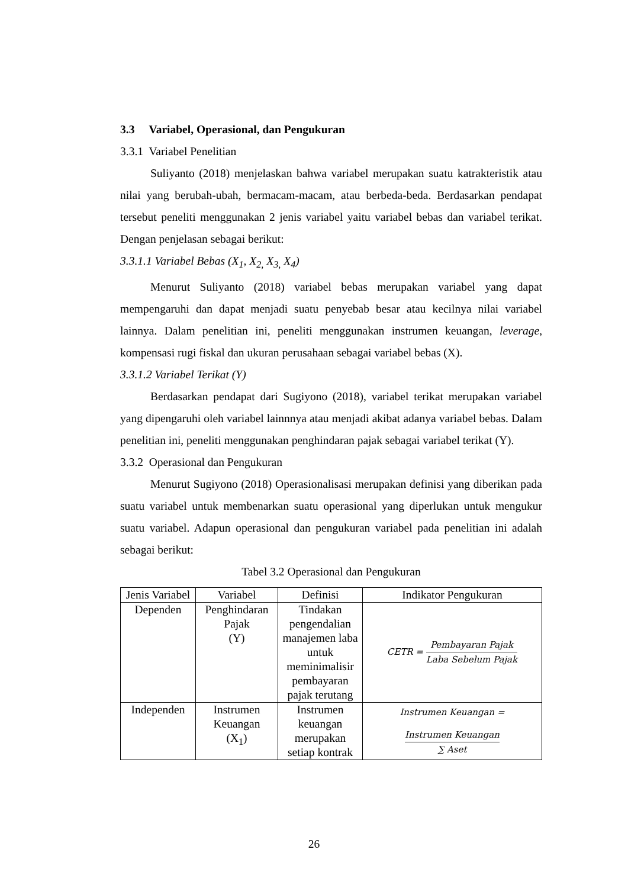3.3 Variabel, Operasional, dan Pengukuran
3.3.1 Variabel Penelitian
Suliyanto (2018) menjelaskan bahwa variabel merupakan suatu katrakteristik atau nilai yang berubah-ubah, bermacam-macam, atau berbeda-beda. Berdasarkan pendapat tersebut peneliti menggunakan 2 jenis variabel yaitu variabel bebas dan variabel terikat. Dengan penjelasan sebagai berikut:
3.3.1.1 Variabel Bebas (X<sub>1</sub>, X<sub>2,</sub> X<sub>3,</sub> X<sub>4</sub>)
Menurut Suliyanto (2018) variabel bebas merupakan variabel yang dapat mempengaruhi dan dapat menjadi suatu penyebab besar atau kecilnya nilai variabel lainnya. Dalam penelitian ini, peneliti menggunakan instrumen keuangan, leverage, kompensasi rugi fiskal dan ukuran perusahaan sebagai variabel bebas (X).
3.3.1.2 Variabel Terikat (Y)
Berdasarkan pendapat dari Sugiyono (2018), variabel terikat merupakan variabel yang dipengaruhi oleh variabel lainnnya atau menjadi akibat adanya variabel bebas. Dalam penelitian ini, peneliti menggunakan penghindaran pajak sebagai variabel terikat (Y).
3.3.2 Operasional dan Pengukuran
Menurut Sugiyono (2018) Operasionalisasi merupakan definisi yang diberikan pada suatu variabel untuk membenarkan suatu operasional yang diperlukan untuk mengukur suatu variabel. Adapun operasional dan pengukuran variabel pada penelitian ini adalah sebagai berikut:
Tabel 3.2 Operasional dan Pengukuran
| Jenis Variabel | Variabel | Definisi | Indikator Pengukuran |
| Dependen | Penghindaran Pajak (Y) | Tindakan pengendalian manajemen laba untuk meminimalisir pembayaran pajak terutang | CETR = Pembayaran Pajak Laba Sebelum Pajak |
| Independen | Instrumen Keuangan (X<sub>1</sub>) | Instrumen keuangan merupakan setiap kontrak | Instrumen Keuangan = Instrumen Keuangan ∑ Aset |
26